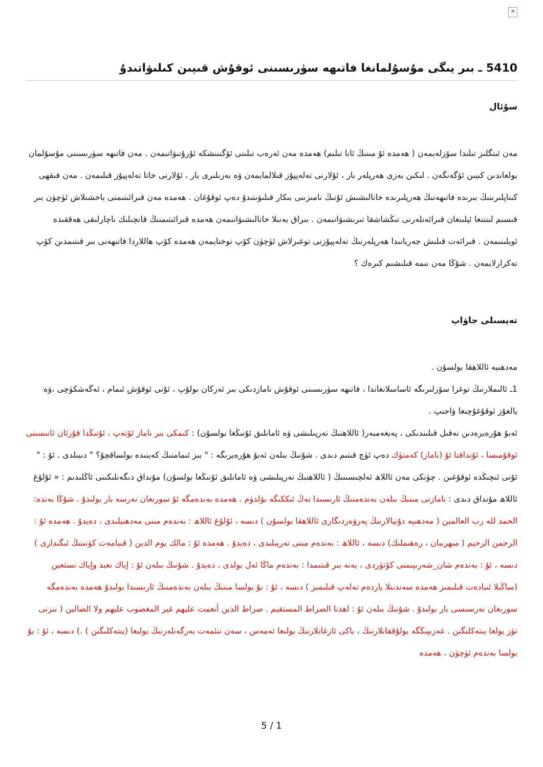×
5410 ـ بىر يىگى مۇسۇلمانغا فاتىھە سۈرىسىنى ئوقۇش قىيىن كىلىۋاتىدۇ
سۇئال
مەن ئىنگلىز تىلىدا سۆزلەيمەن ( ھەمدە ئۇ مىنىڭ ئانا تىلىم) ھەمدە مەن ئەرەب تىلىنى ئۆگىنىشكە ئۇرۇنىۋاتىمەن . مەن فاتىھە سۈرىسىنى مۇسۇلمان بولغاندىن كىيىن ئۆگەنگەن . لىكىن بەزى ھەرپلەر بار ، ئۇلارنى تەلەپپۇز قىلالمايمەن ۋە بەزىلىرى بار ، ئۇلارنى خاتا تەلەپپۇز قىلىمەن . مەن فىقھى كىتاپلىرىنىڭ بىرىدە فاتىھەنىڭ ھەرپلىرىدە خاتالىشىش ئۇنىڭ نامىزىنى بىكار قىلىۋىتىدۇ دەپ ئوقۇغان . ھەمدە مەن قىرائىتىمنى ياخشىلاش ئۈچۈن بىر قىسىم لىنتىغا ئېلىنغان قىرائەتلەرنى تىڭشاشقا تىرىشىۋاتىمەن . بىراق يەنىلا خاتالىشىۋاتىمەن ھەمدە قىرائىتىمنىڭ قانچىلىك ناچارلىقى ھەققىدە ئويلىنىمەن . قىرائەت قىلىش جەريانىدا ھەرپلەرنىڭ تەلەپپۇزنى توغىرلاش ئۈچۈن كۆپ توختايمەن ھەمدە كۆپ ھاللاردا فاتىھەنى بىر قىتىمدىن كۆپ تەكرارلايمەن . شۇڭا مەن نىمە قىلىشىم كىرەك ؟
تەپسىلى جاۋاپ
مەدھىيە ئاللاھقا بولسۇن .
1ـ ئالىملارنىڭ توغرا سۆزلىرىگە ئاساسلانغاندا ، فاتىھە سۈرىسىنى ئوقۇش نامازدىكى بىر ئەركان بولۇپ ، ئۇنى ئوقۇش ئىمام ، ئەگەشكۈچى ،ۋە يالغۇز ئوقۇغۇچىغا ۋاجىپ .
ئەبۇ ھۇرەيرەدىن نەقىل قىلىندىكى ، پەيغەمبەر( ئاللاھنىڭ تەرپىلىشى ۋە ئامانلىق ئۇنىڭغا بولسۇن) : كىمكى بىر ناماز ئۆتەپ ، ئۇنىڭدا قۇرئان ئانىسىنى ئوقۇمىسا ، ئۇنداقتا ئۇ (ناماز) كەمتۈك دەپ ئۈچ قىتىم دىدى . شۇنىڭ بىلەن ئەبۇ ھۇرەيرىگە : " بىز ئىمامنىڭ كەينىدە بولساقچۇ؟ " دىيىلدى . ئۇ : " ئۇنى ئىچىڭدە ئوقۇغىن . چۈنكى مەن ئاللاھ ئەلچىسىنىڭ ( ئاللاھنىڭ تەرپىلىشى ۋە ئامانلىق ئۇنىڭغا بولسۇن) مۇنداق دىگەنلىكىنى ئاڭلىدىم : « ئۇلۇغ ئاللاھ مۇنداق دىدى : نامازنى مىنىڭ بىلەن بەندەمنىڭ ئارىسىدا تەڭ ئىككىگە بۆلدۈم . ھەمدە بەندەمگە ئۇ سورىغان نەرسە بار بولىدۇ . شۇڭا بەندە: الحمد لله رب العالمين ( مەدھىيە دۇنيالارنىڭ پەرۋەردىگارى ئاللاھقا بولسۇن ) دىسە ، ئۇلۇغ ئاللاھ : بەندەم مىنى مەدھىيلىدى ، دەيدۇ . ھەمدە ئۇ : الرحمن الرحيم ( مىھرىبان ، رەھىملىك) دىسە ، ئاللاھ : بەندەم مىنى تەرپىلىدى ، دەيدۇ . ھەمدە ئۇ : مالك يوم الدين ( قىيامەت كۈنىنىڭ ئىگىدارى ) دىسە ، ئۇ : بەندەم شان_شەرىپىمنى كۆتۈردى ، يەنە بىر قىتىمدا : بەندەم ماڭا ئەل بولدى ، دەيدۇ . شۇنىڭ بىلەن ئۇ : إياك نعبد وإياك نستعين (ساڭىلا ئىبادەت قىلىمىز ھەمدە سەندىنلا ياردەم تەلەپ قىلىمىز ) دىسە ، ئۇ : بۇ بولسا مىنىڭ بىلەن بەندەمنىڭ ئارىسىدا بولىدۇ ھەمدە بەندەمگە سورىغان نەرسىسى بار بولىدۇ . شۇنىڭ بىلەن ئۇ : اهدنا الصراط المستقيم . صراط الذين أنعمت عليهم غير المغضوب عليهم ولا الضالين ( بىزنى تۈز يولغا يىتەكلىگىن . غەزىپىڭگە يولۇققانلارنىڭ ، ياكى ئازغانلارنىڭ يولىغا ئەمەس ، سەن نىئمەت بەرگەنلەرنىڭ يولىغا (يىتەكلىگىن ) .) دىسە ، ئۇ : بۇ بولسا بەندەم ئۈچۈن ، ھەمدە
5 / 1